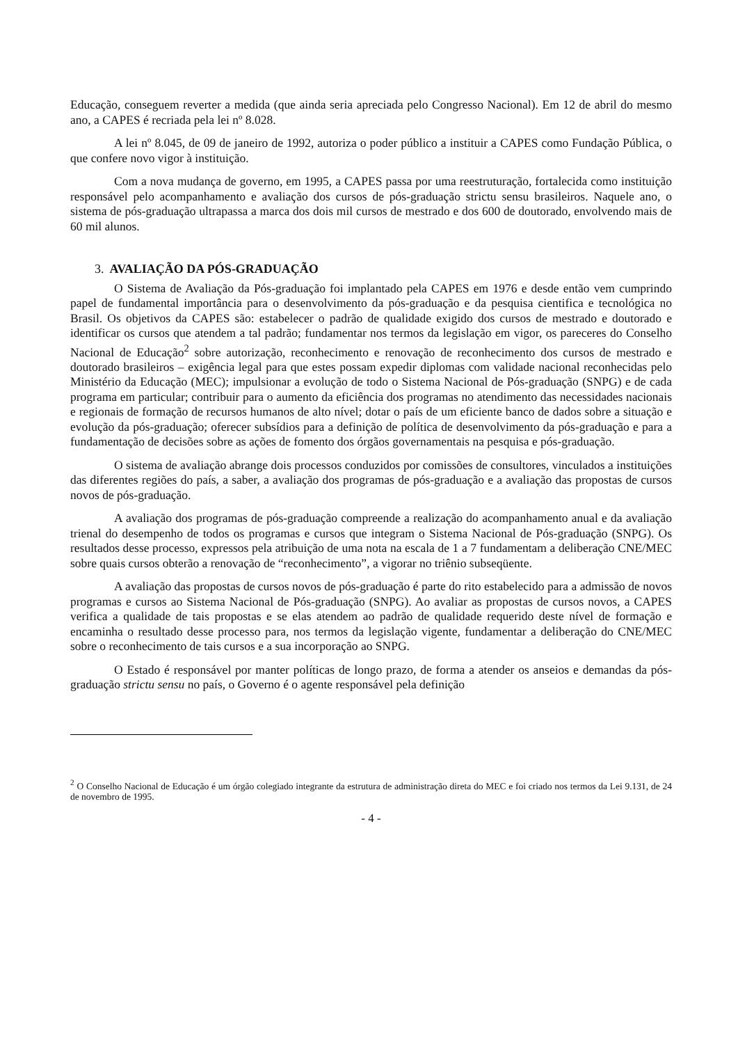Educação, conseguem reverter a medida (que ainda seria apreciada pelo Congresso Nacional). Em 12 de abril do mesmo ano, a CAPES é recriada pela lei nº 8.028.
A lei nº 8.045, de 09 de janeiro de 1992, autoriza o poder público a instituir a CAPES como Fundação Pública, o que confere novo vigor à instituição.
Com a nova mudança de governo, em 1995, a CAPES passa por uma reestruturação, fortalecida como instituição responsável pelo acompanhamento e avaliação dos cursos de pós-graduação strictu sensu brasileiros. Naquele ano, o sistema de pós-graduação ultrapassa a marca dos dois mil cursos de mestrado e dos 600 de doutorado, envolvendo mais de 60 mil alunos.
3. AVALIAÇÃO DA PÓS-GRADUAÇÃO
O Sistema de Avaliação da Pós-graduação foi implantado pela CAPES em 1976 e desde então vem cumprindo papel de fundamental importância para o desenvolvimento da pós-graduação e da pesquisa cientifica e tecnológica no Brasil. Os objetivos da CAPES são: estabelecer o padrão de qualidade exigido dos cursos de mestrado e doutorado e identificar os cursos que atendem a tal padrão; fundamentar nos termos da legislação em vigor, os pareceres do Conselho Nacional de Educação<sup>2</sup> sobre autorização, reconhecimento e renovação de reconhecimento dos cursos de mestrado e doutorado brasileiros – exigência legal para que estes possam expedir diplomas com validade nacional reconhecidas pelo Ministério da Educação (MEC); impulsionar a evolução de todo o Sistema Nacional de Pós-graduação (SNPG) e de cada programa em particular; contribuir para o aumento da eficiência dos programas no atendimento das necessidades nacionais e regionais de formação de recursos humanos de alto nível; dotar o país de um eficiente banco de dados sobre a situação e evolução da pós-graduação; oferecer subsídios para a definição de política de desenvolvimento da pós-graduação e para a fundamentação de decisões sobre as ações de fomento dos órgãos governamentais na pesquisa e pós-graduação.
O sistema de avaliação abrange dois processos conduzidos por comissões de consultores, vinculados a instituições das diferentes regiões do país, a saber, a avaliação dos programas de pós-graduação e a avaliação das propostas de cursos novos de pós-graduação.
A avaliação dos programas de pós-graduação compreende a realização do acompanhamento anual e da avaliação trienal do desempenho de todos os programas e cursos que integram o Sistema Nacional de Pós-graduação (SNPG). Os resultados desse processo, expressos pela atribuição de uma nota na escala de 1 a 7 fundamentam a deliberação CNE/MEC sobre quais cursos obterão a renovação de “reconhecimento”, a vigorar no triênio subseqüente.
A avaliação das propostas de cursos novos de pós-graduação é parte do rito estabelecido para a admissão de novos programas e cursos ao Sistema Nacional de Pós-graduação (SNPG). Ao avaliar as propostas de cursos novos, a CAPES verifica a qualidade de tais propostas e se elas atendem ao padrão de qualidade requerido deste nível de formação e encaminha o resultado desse processo para, nos termos da legislação vigente, fundamentar a deliberação do CNE/MEC sobre o reconhecimento de tais cursos e a sua incorporação ao SNPG.
O Estado é responsável por manter políticas de longo prazo, de forma a atender os anseios e demandas da pós-graduação strictu sensu no país, o Governo é o agente responsável pela definição
<sup>2</sup> O Conselho Nacional de Educação é um órgão colegiado integrante da estrutura de administração direta do MEC e foi criado nos termos da Lei 9.131, de 24 de novembro de 1995.
- 4 -